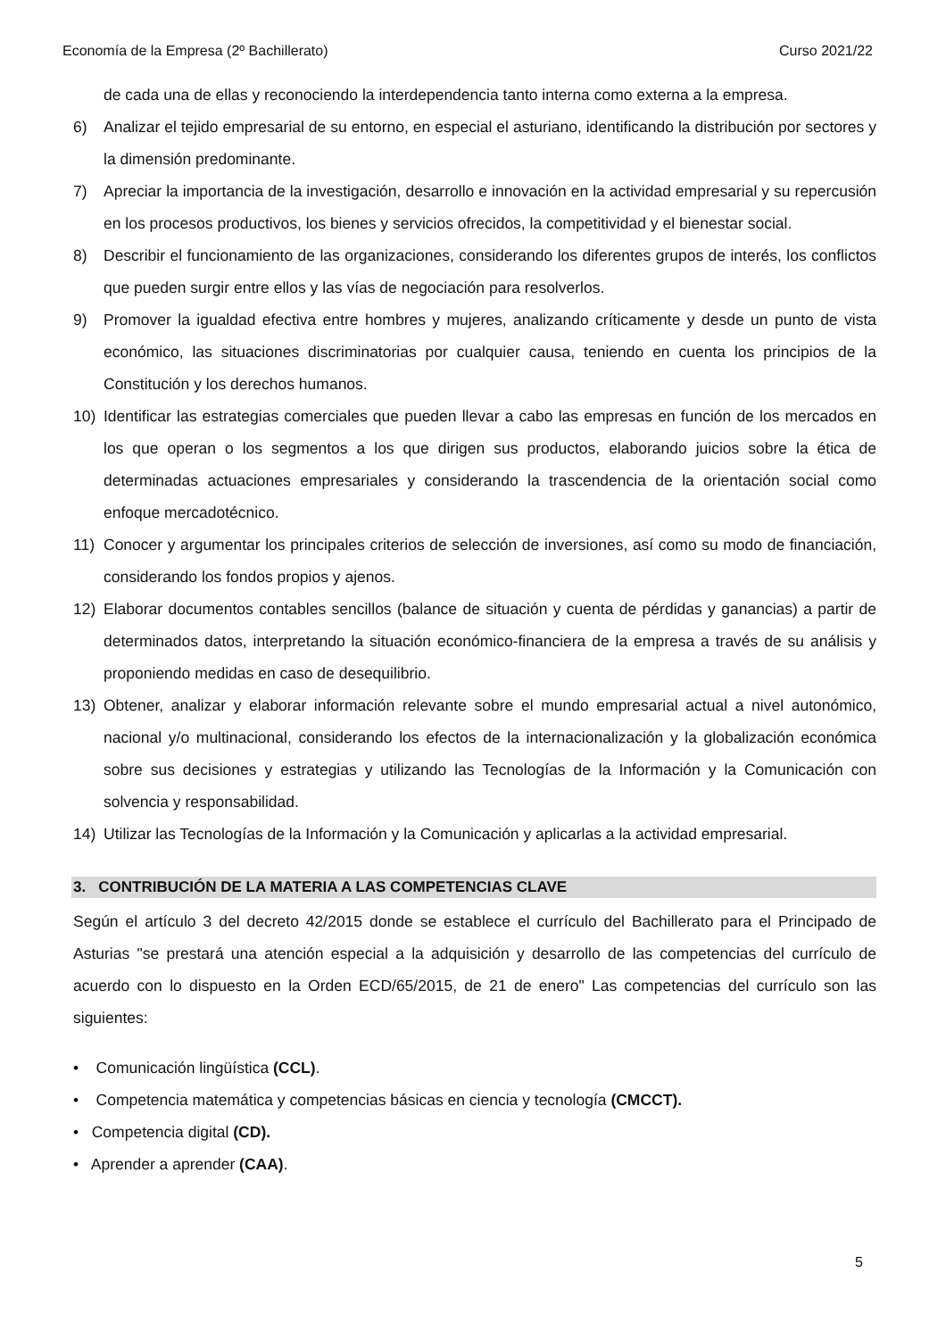Economía de la Empresa (2º Bachillerato) Curso 2021/22
de cada una de ellas y reconociendo la interdependencia tanto interna como externa a la empresa.
6) Analizar el tejido empresarial de su entorno, en especial el asturiano, identificando la distribución por sectores y la dimensión predominante.
7) Apreciar la importancia de la investigación, desarrollo e innovación en la actividad empresarial y su repercusión en los procesos productivos, los bienes y servicios ofrecidos, la competitividad y el bienestar social.
8) Describir el funcionamiento de las organizaciones, considerando los diferentes grupos de interés, los conflictos que pueden surgir entre ellos y las vías de negociación para resolverlos.
9) Promover la igualdad efectiva entre hombres y mujeres, analizando críticamente y desde un punto de vista económico, las situaciones discriminatorias por cualquier causa, teniendo en cuenta los principios de la Constitución y los derechos humanos.
10) Identificar las estrategias comerciales que pueden llevar a cabo las empresas en función de los mercados en los que operan o los segmentos a los que dirigen sus productos, elaborando juicios sobre la ética de determinadas actuaciones empresariales y considerando la trascendencia de la orientación social como enfoque mercadotécnico.
11) Conocer y argumentar los principales criterios de selección de inversiones, así como su modo de financiación, considerando los fondos propios y ajenos.
12) Elaborar documentos contables sencillos (balance de situación y cuenta de pérdidas y ganancias) a partir de determinados datos, interpretando la situación económico-financiera de la empresa a través de su análisis y proponiendo medidas en caso de desequilibrio.
13) Obtener, analizar y elaborar información relevante sobre el mundo empresarial actual a nivel autonómico, nacional y/o multinacional, considerando los efectos de la internacionalización y la globalización económica sobre sus decisiones y estrategias y utilizando las Tecnologías de la Información y la Comunicación con solvencia y responsabilidad.
14) Utilizar las Tecnologías de la Información y la Comunicación y aplicarlas a la actividad empresarial.
3. CONTRIBUCIÓN DE LA MATERIA A LAS COMPETENCIAS CLAVE
Según el artículo 3 del decreto 42/2015 donde se establece el currículo del Bachillerato para el Principado de Asturias "se prestará una atención especial a la adquisición y desarrollo de las competencias del currículo de acuerdo con lo dispuesto en la Orden ECD/65/2015, de 21 de enero" Las competencias del currículo son las siguientes:
• Comunicación lingüística (CCL).
• Competencia matemática y competencias básicas en ciencia y tecnología (CMCCT).
• Competencia digital (CD).
• Aprender a aprender (CAA).
5